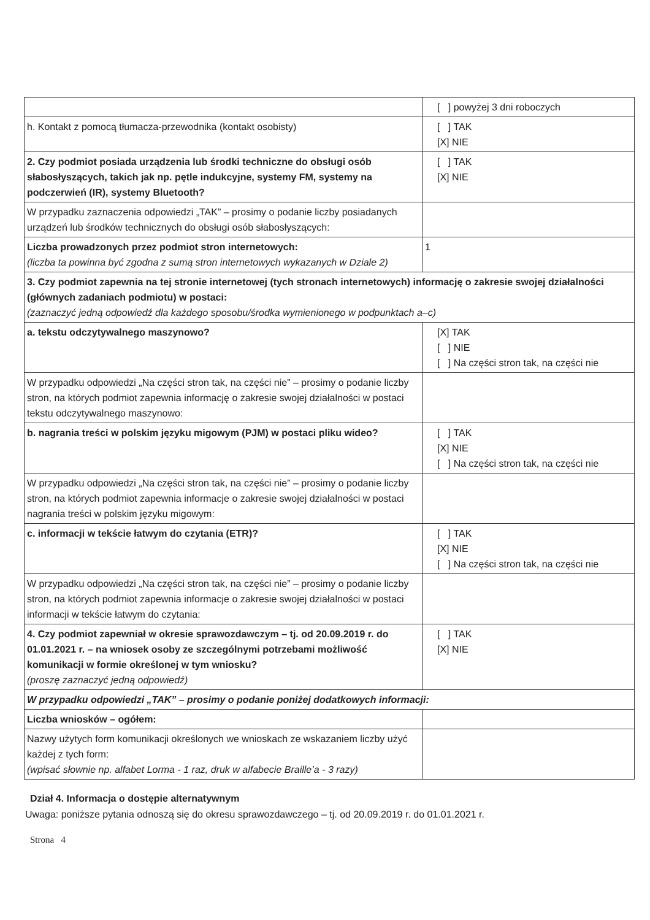| | [ ] powyżej 3 dni roboczych |
| h. Kontakt z pomocą tłumacza-przewodnika (kontakt osobisty) | [ ] TAK [X] NIE |
| 2. Czy podmiot posiada urządzenia lub środki techniczne do obsługi osób słabosłyszących, takich jak np. pętle indukcyjne, systemy FM, systemy na podczerwień (IR), systemy Bluetooth? | [ ] TAK [X] NIE |
| W przypadku zaznaczenia odpowiedzi „TAK” – prosimy o podanie liczby posiadanych urządzeń lub środków technicznych do obsługi osób słabosłyszących: | |
| Liczba prowadzonych przez podmiot stron internetowych: (liczba ta powinna być zgodna z sumą stron internetowych wykazanych w Dziale 2) | 1 |
| 3. Czy podmiot zapewnia na tej stronie internetowej (tych stronach internetowych) informację o zakresie swojej działalności (głównych zadaniach podmiotu) w postaci: (zaznaczyć jedną odpowiedź dla każdego sposobu/środka wymienionego w podpunktach a–c) | |
| a. tekstu odczytywalnego maszynowo? | [X] TAK [ ] NIE [ ] Na części stron tak, na części nie |
| W przypadku odpowiedzi „Na części stron tak, na części nie” – prosimy o podanie liczby stron, na których podmiot zapewnia informację o zakresie swojej działalności w postaci tekstu odczytywalnego maszynowo: | |
| b. nagrania treści w polskim języku migowym (PJM) w postaci pliku wideo? | [ ] TAK [X] NIE [ ] Na części stron tak, na części nie |
| W przypadku odpowiedzi „Na części stron tak, na części nie” – prosimy o podanie liczby stron, na których podmiot zapewnia informacje o zakresie swojej działalności w postaci nagrania treści w polskim języku migowym: | |
| c. informacji w tekście łatwym do czytania (ETR)? | [ ] TAK [X] NIE [ ] Na części stron tak, na części nie |
| W przypadku odpowiedzi „Na części stron tak, na części nie” – prosimy o podanie liczby stron, na których podmiot zapewnia informacje o zakresie swojej działalności w postaci informacji w tekście łatwym do czytania: | |
| 4. Czy podmiot zapewniał w okresie sprawozdawczym – tj. od 20.09.2019 r. do 01.01.2021 r. – na wniosek osoby ze szczególnymi potrzebami możliwość komunikacji w formie określonej w tym wniosku? (proszę zaznaczyć jedną odpowiedź) | [ ] TAK [X] NIE |
| W przypadku odpowiedzi „TAK” – prosimy o podanie poniżej dodatkowych informacji: | |
| Liczba wniosków – ogółem: | |
| Nazwy użytych form komunikacji określonych we wnioskach ze wskazaniem liczby użyć każdej z tych form: (wpisać słownie np. alfabet Lorma - 1 raz, druk w alfabecie Braille’a - 3 razy) | |
Dział 4. Informacja o dostępie alternatywnym
Uwaga: poniższe pytania odnoszą się do okresu sprawozdawczego – tj. od 20.09.2019 r. do 01.01.2021 r.
Strona 4